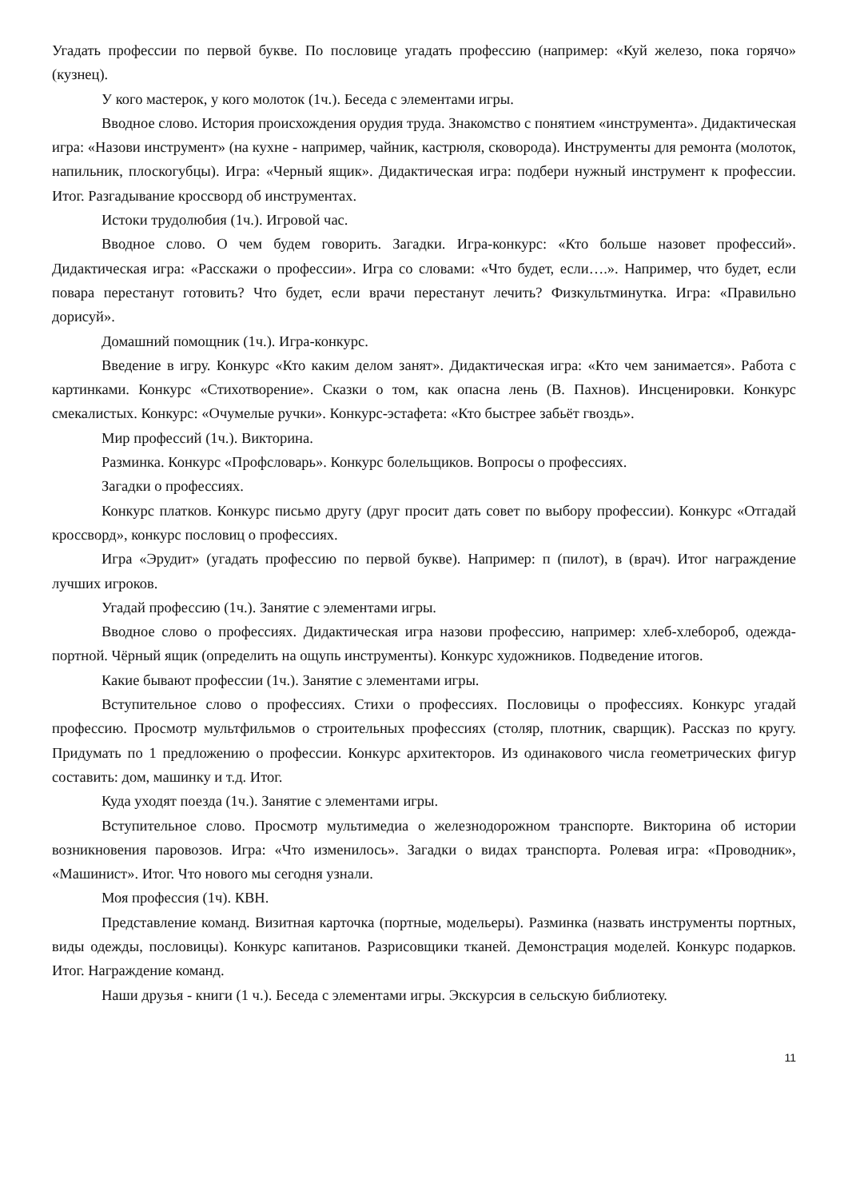Угадать профессии по первой букве. По пословице угадать профессию (например: «Куй железо, пока горячо» (кузнец).
У кого мастерок, у кого молоток (1ч.). Беседа с элементами игры.
Вводное слово. История происхождения орудия труда. Знакомство с понятием «инструмента». Дидактическая игра: «Назови инструмент» (на кухне - например, чайник, кастрюля, сковорода). Инструменты для ремонта (молоток, напильник, плоскогубцы). Игра: «Черный ящик». Дидактическая игра: подбери нужный инструмент к профессии. Итог. Разгадывание кроссворд об инструментах.
Истоки трудолюбия (1ч.). Игровой час.
Вводное слово. О чем будем говорить. Загадки. Игра-конкурс: «Кто больше назовет профессий». Дидактическая игра: «Расскажи о профессии». Игра со словами: «Что будет, если….». Например, что будет, если повара перестанут готовить? Что будет, если врачи перестанут лечить? Физкультминутка. Игра: «Правильно дорисуй».
Домашний помощник (1ч.). Игра-конкурс.
Введение в игру. Конкурс «Кто каким делом занят». Дидактическая игра: «Кто чем занимается». Работа с картинками. Конкурс «Стихотворение». Сказки о том, как опасна лень (В. Пахнов). Инсценировки. Конкурс смекалистых. Конкурс: «Очумелые ручки». Конкурс-эстафета: «Кто быстрее забьёт гвоздь».
Мир профессий (1ч.). Викторина.
Разминка. Конкурс «Профсловарь». Конкурс болельщиков. Вопросы о профессиях.
Загадки о профессиях.
Конкурс платков. Конкурс письмо другу (друг просит дать совет по выбору профессии). Конкурс «Отгадай кроссворд», конкурс пословиц о профессиях.
Игра «Эрудит» (угадать профессию по первой букве). Например: п (пилот), в (врач). Итог награждение лучших игроков.
Угадай профессию (1ч.). Занятие с элементами игры.
Вводное слово о профессиях. Дидактическая игра назови профессию, например: хлеб-хлебороб, одежда-портной. Чёрный ящик (определить на ощупь инструменты). Конкурс художников. Подведение итогов.
Какие бывают профессии (1ч.). Занятие с элементами игры.
Вступительное слово о профессиях. Стихи о профессиях. Пословицы о профессиях. Конкурс угадай профессию. Просмотр мультфильмов о строительных профессиях (столяр, плотник, сварщик). Рассказ по кругу. Придумать по 1 предложению о профессии. Конкурс архитекторов. Из одинакового числа геометрических фигур составить: дом, машинку и т.д. Итог.
Куда уходят поезда (1ч.). Занятие с элементами игры.
Вступительное слово. Просмотр мультимедиа о железнодорожном транспорте. Викторина об истории возникновения паровозов. Игра: «Что изменилось». Загадки о видах транспорта. Ролевая игра: «Проводник», «Машинист». Итог. Что нового мы сегодня узнали.
Моя профессия (1ч). КВН.
Представление команд. Визитная карточка (портные, модельеры). Разминка (назвать инструменты портных, виды одежды, пословицы). Конкурс капитанов. Разрисовщики тканей. Демонстрация моделей. Конкурс подарков. Итог. Награждение команд.
Наши друзья - книги (1 ч.). Беседа с элементами игры. Экскурсия в сельскую библиотеку.
11